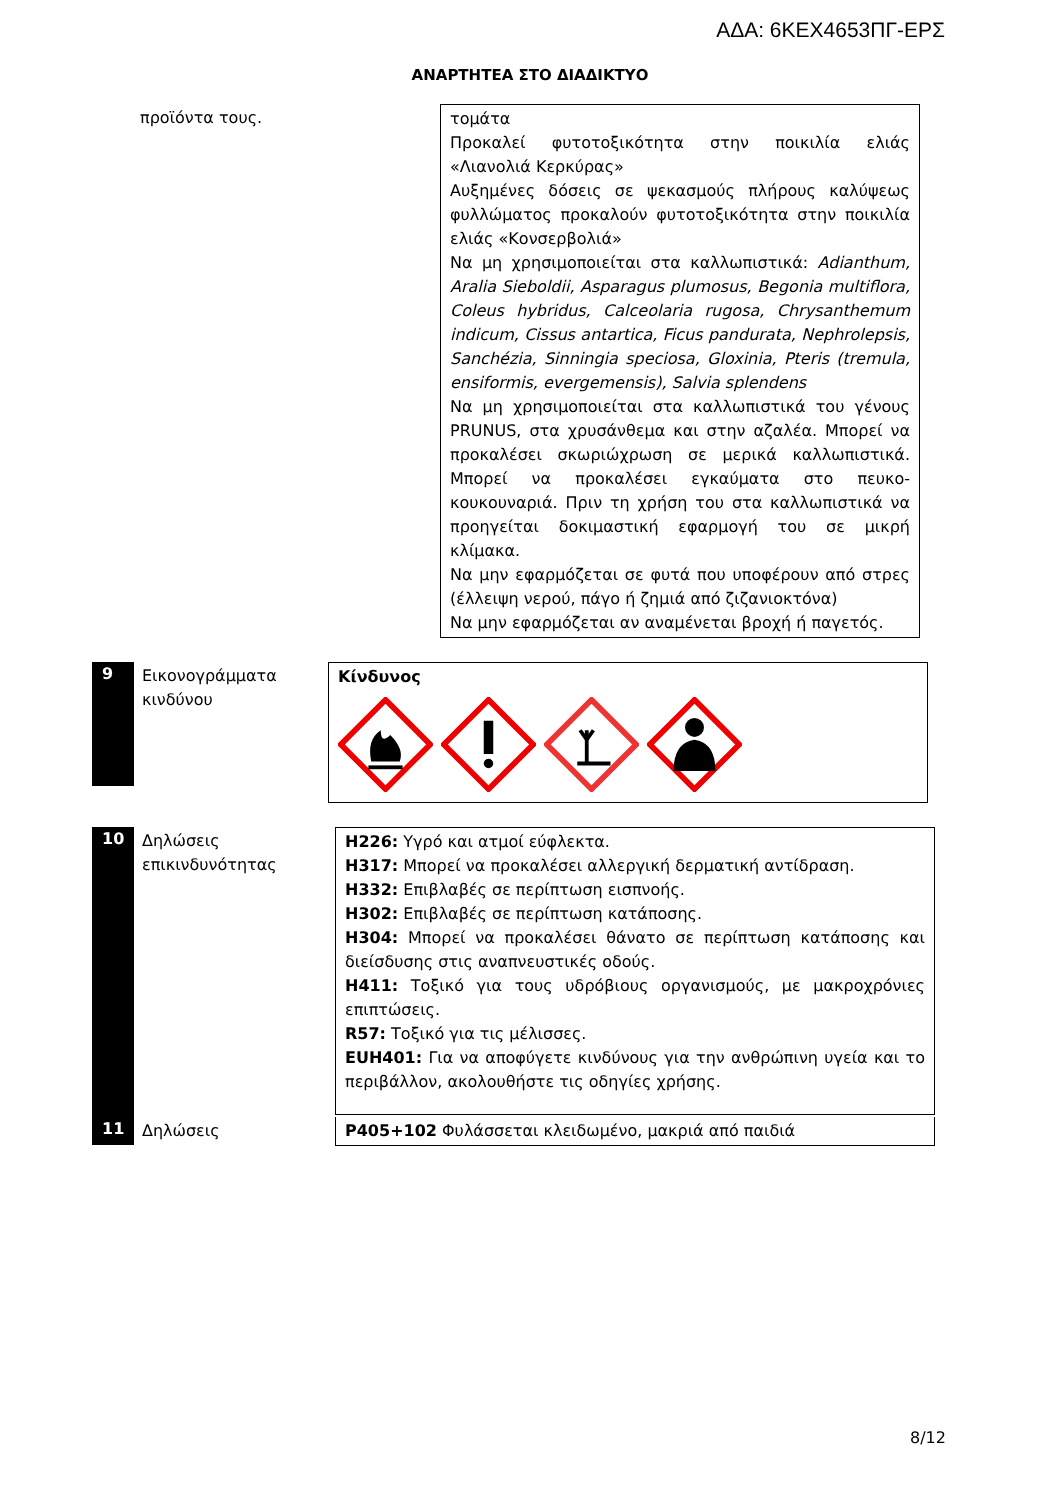ΑΔΑ: 6ΚΕΧ4653ΠΓ-ΕΡΣ
ΑΝΑΡΤΗΤΕΑ ΣΤΟ ΔΙΑΔΙΚΤΥΟ
προϊόντα τους. τομάτα
Προκαλεί φυτοτοξικότητα στην ποικιλία ελιάς «Λιανολιά Κερκύρας»
Αυξημένες δόσεις σε ψεκασμούς πλήρους καλύψεως φυλλώματος προκαλούν φυτοτοξικότητα στην ποικιλία ελιάς «Κονσερβολιά»
Να μη χρησιμοποιείται στα καλλωπιστικά: Adianthum, Aralia Sieboldii, Asparagus plumosus, Begonia multiflora, Coleus hybridus, Calceolaria rugosa, Chrysanthemum indicum, Cissus antartica, Ficus pandurata, Nephrolepsis, Sanchézia, Sinningia speciosa, Gloxinia, Pteris (tremula, ensiformis, evergemensis), Salvia splendens
Να μη χρησιμοποιείται στα καλλωπιστικά του γένους PRUNUS, στα χρυσάνθεμα και στην αζαλέα. Μπορεί να προκαλέσει σκωριώχρωση σε μερικά καλλωπιστικά. Μπορεί να προκαλέσει εγκαύματα στο πευκο-κουκουναριά. Πριν τη χρήση του στα καλλωπιστικά να προηγείται δοκιμαστική εφαρμογή του σε μικρή κλίμακα.
Να μην εφαρμόζεται σε φυτά που υποφέρουν από στρες (έλλειψη νερού, πάγο ή ζημιά από ζιζανιοκτόνα)
Να μην εφαρμόζεται αν αναμένεται βροχή ή παγετός.
9
Εικονογράμματα κινδύνου
Κίνδυνος
10
Δηλώσεις επικινδυνότητας
H226: Υγρό και ατμοί εύφλεκτα.
H317: Μπορεί να προκαλέσει αλλεργική δερματική αντίδραση.
H332: Επιβλαβές σε περίπτωση εισπνοής.
H302: Επιβλαβές σε περίπτωση κατάποσης.
H304: Μπορεί να προκαλέσει θάνατο σε περίπτωση κατάποσης και διείσδυσης στις αναπνευστικές οδούς.
H411: Τοξικό για τους υδρόβιους οργανισμούς, με μακροχρόνιες επιπτώσεις.
R57: Τοξικό για τις μέλισσες.
EUH401: Για να αποφύγετε κινδύνους για την ανθρώπινη υγεία και το περιβάλλον, ακολουθήστε τις οδηγίες χρήσης.
11
Δηλώσεις P405+102 Φυλάσσεται κλειδωμένο, μακριά από παιδιά
8/12